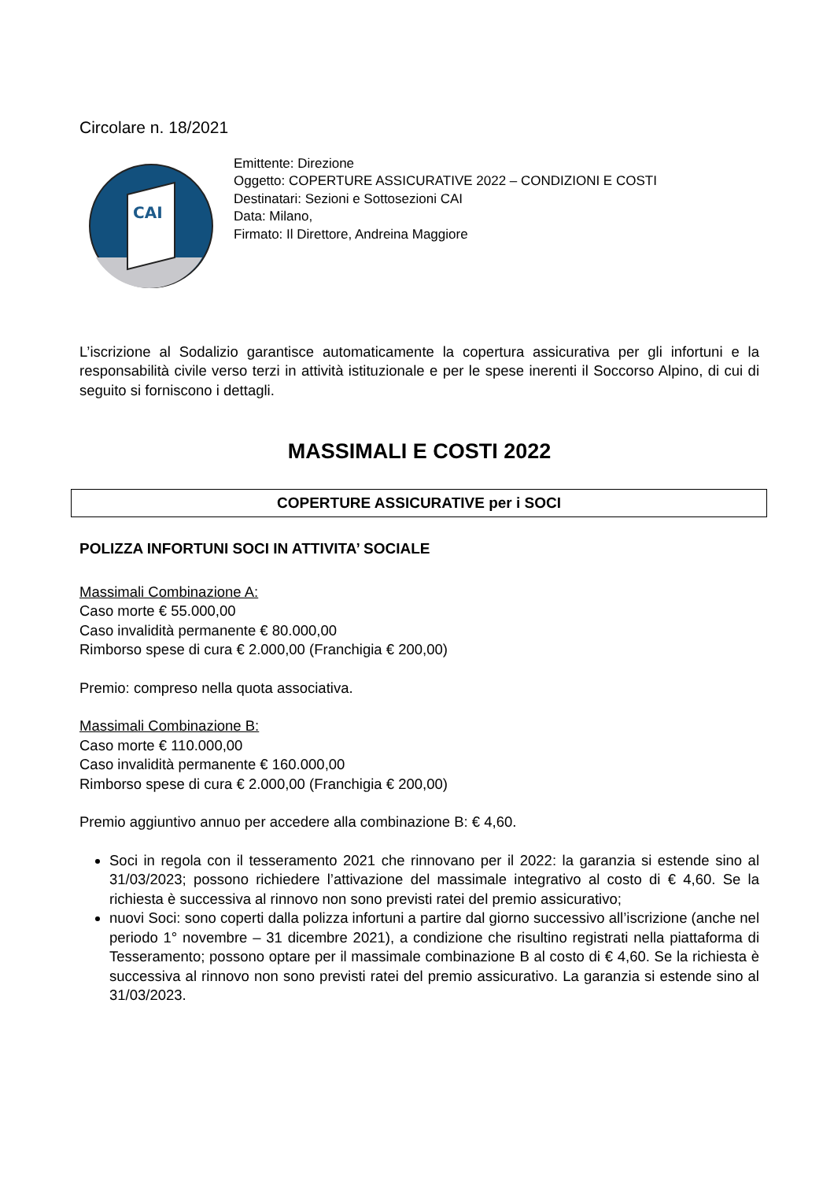Circolare n. 18/2021
CAI
Emittente: Direzione
Oggetto: COPERTURE ASSICURATIVE 2022 – CONDIZIONI E COSTI
Destinatari: Sezioni e Sottosezioni CAI
Data: Milano,
Firmato: Il Direttore, Andreina Maggiore
L’iscrizione al Sodalizio garantisce automaticamente la copertura assicurativa per gli infortuni e la responsabilità civile verso terzi in attività istituzionale e per le spese inerenti il Soccorso Alpino, di cui di seguito si forniscono i dettagli.
MASSIMALI E COSTI 2022
COPERTURE ASSICURATIVE per i SOCI
POLIZZA INFORTUNI SOCI IN ATTIVITA’ SOCIALE
Massimali Combinazione A:
Caso morte € 55.000,00
Caso invalidità permanente € 80.000,00
Rimborso spese di cura € 2.000,00 (Franchigia € 200,00)
Premio: compreso nella quota associativa.
Massimali Combinazione B:
Caso morte € 110.000,00
Caso invalidità permanente € 160.000,00
Rimborso spese di cura € 2.000,00 (Franchigia € 200,00)
Premio aggiuntivo annuo per accedere alla combinazione B: € 4,60.
Soci in regola con il tesseramento 2021 che rinnovano per il 2022: la garanzia si estende sino al 31/03/2023; possono richiedere l’attivazione del massimale integrativo al costo di € 4,60. Se la richiesta è successiva al rinnovo non sono previsti ratei del premio assicurativo;
nuovi Soci: sono coperti dalla polizza infortuni a partire dal giorno successivo all’iscrizione (anche nel periodo 1° novembre – 31 dicembre 2021), a condizione che risultino registrati nella piattaforma di Tesseramento; possono optare per il massimale combinazione B al costo di € 4,60. Se la richiesta è successiva al rinnovo non sono previsti ratei del premio assicurativo. La garanzia si estende sino al 31/03/2023.